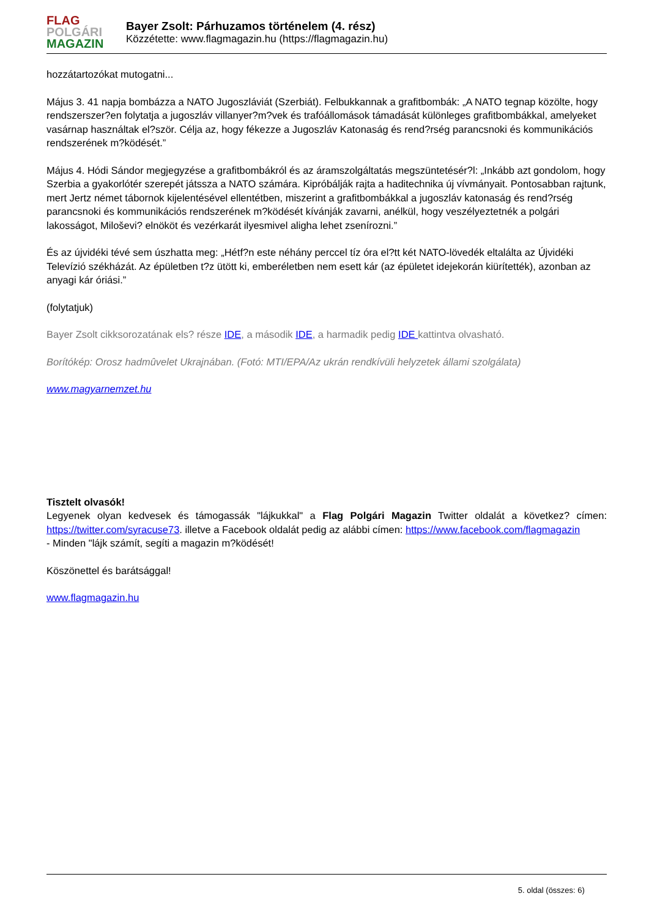FLAG
POLGÁRI
MAGAZIN
Bayer Zsolt: Párhuzamos történelem (4. rész)
Közzétette: www.flagmagazin.hu (https://flagmagazin.hu)
hozzátartozókat mutogatni...
Május 3. 41 napja bombázza a NATO Jugoszláviát (Szerbiát). Felbukkannak a grafitbombák: „A NATO tegnap közölte, hogy rendszerszer?en folytatja a jugoszláv villanyer?m?vek és trafóállomások támadását különleges grafitbombákkal, amelyeket vasárnap használtak el?ször. Célja az, hogy fékezze a Jugoszláv Katonaság és rend?rség parancsnoki és kommunikációs rendszerének m?ködését.”
Május 4. Hódi Sándor megjegyzése a grafitbombákról és az áramszolgáltatás megszüntetésér?l: „Inkább azt gondolom, hogy Szerbia a gyakorlótér szerepét játssza a NATO számára. Kipróbálják rajta a haditechnika új vívmányait. Pontosabban rajtunk, mert Jertz német tábornok kijelentésével ellentétben, miszerint a grafitbombákkal a jugoszláv katonaság és rend?rség parancsnoki és kommunikációs rendszerének m?ködését kívánják zavarni, anélkül, hogy veszélyeztetnék a polgári lakosságot, Miloševi? elnököt és vezérkarát ilyesmivel aligha lehet zsenírozni.”
És az újvidéki tévé sem úszhatta meg: „Hétf?n este néhány perccel tíz óra el?tt két NATO-lövedék eltalálta az Újvidéki Televízió székházát. Az épületben t?z ütött ki, emberéletben nem esett kár (az épületet idejekorán kiürítették), azonban az anyagi kár óriási.”
(folytatjuk)
Bayer Zsolt cikksorozatának els? része IDE, a második IDE, a harmadik pedig IDE kattintva olvasható.
Borítókép: Orosz hadmûvelet Ukrajnában. (Fotó: MTI/EPA/Az ukrán rendkívüli helyzetek állami szolgálata)
www.magyarnemzet.hu
Tisztelt olvasók!
Legyenek olyan kedvesek és támogassák "lájkukkal" a Flag Polgári Magazin Twitter oldalát a következ? címen: https://twitter.com/syracuse73. illetve a Facebook oldalát pedig az alábbi címen: https://www.facebook.com/flagmagazin
- Minden "lájk számít, segíti a magazin m?ködését!
Köszönettel és barátsággal!
www.flagmagazin.hu
5. oldal (összes: 6)